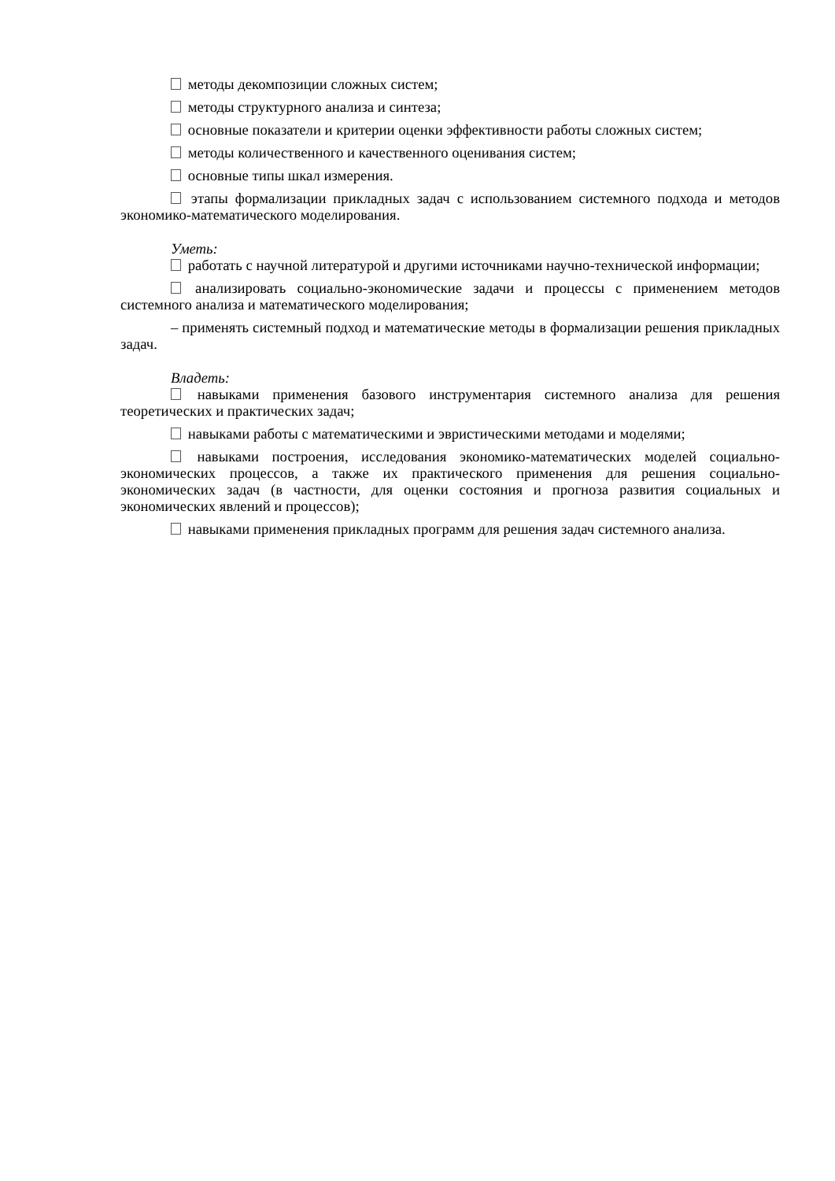методы декомпозиции сложных систем;
методы структурного анализа и синтеза;
основные показатели и критерии оценки эффективности работы сложных систем;
методы количественного и качественного оценивания систем;
основные типы шкал измерения.
этапы формализации прикладных задач с использованием системного подхода и методов экономико-математического моделирования.
Уметь:
работать с научной литературой и другими источниками научно-технической информации;
анализировать социально-экономические задачи и процессы с применением методов системного анализа и математического моделирования;
– применять системный подход и математические методы в формализации решения прикладных задач.
Владеть:
навыками применения базового инструментария системного анализа для решения теоретических и практических задач;
навыками работы с математическими и эвристическими методами и моделями;
навыками построения, исследования экономико-математических моделей социально-экономических процессов, а также их практического применения для решения социально-экономических задач (в частности, для оценки состояния и прогноза развития социальных и экономических явлений и процессов);
навыками применения прикладных программ для решения задач системного анализа.